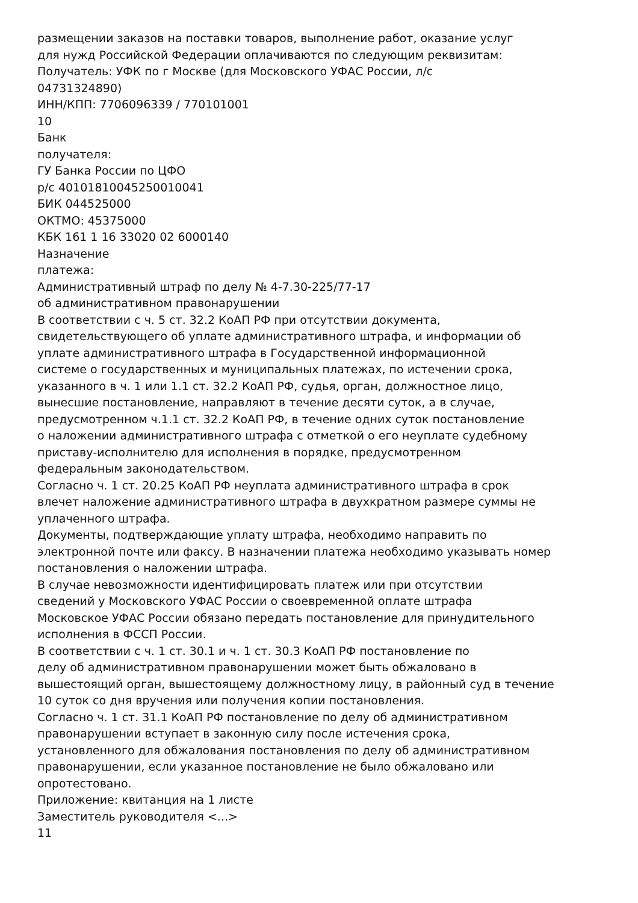размещении заказов на поставки товаров, выполнение работ, оказание услуг
для нужд Российской Федерации оплачиваются по следующим реквизитам:
Получатель: УФК по г Москве (для Московского УФАС России, л/с
04731324890)
ИНН/КПП: 7706096339 / 770101001
10
Банк
получателя:
ГУ Банка России по ЦФО
р/с 40101810045250010041
БИК 044525000
ОКТМО: 45375000
КБК 161 1 16 33020 02 6000140
Назначение
платежа:
Административный штраф по делу № 4-7.30-225/77-17
об административном правонарушении
В соответствии с ч. 5 ст. 32.2 КоАП РФ при отсутствии документа,
свидетельствующего об уплате административного штрафа, и информации об
уплате административного штрафа в Государственной информационной
системе о государственных и муниципальных платежах, по истечении срока,
указанного в ч. 1 или 1.1 ст. 32.2 КоАП РФ, судья, орган, должностное лицо,
вынесшие постановление, направляют в течение десяти суток, а в случае,
предусмотренном ч.1.1 ст. 32.2 КоАП РФ, в течение одних суток постановление
о наложении административного штрафа с отметкой о его неуплате судебному
приставу-исполнителю для исполнения в порядке, предусмотренном
федеральным законодательством.
Согласно ч. 1 ст. 20.25 КоАП РФ неуплата административного штрафа в срок
влечет наложение административного штрафа в двухкратном размере суммы не
уплаченного штрафа.
Документы, подтверждающие уплату штрафа, необходимо направить по
электронной почте или факсу. В назначении платежа необходимо указывать номер
постановления о наложении штрафа.
В случае невозможности идентифицировать платеж или при отсутствии
сведений у Московского УФАС России о своевременной оплате штрафа
Московское УФАС России обязано передать постановление для принудительного
исполнения в ФССП России.
В соответствии с ч. 1 ст. 30.1 и ч. 1 ст. 30.3 КоАП РФ постановление по
делу об административном правонарушении может быть обжаловано в
вышестоящий орган, вышестоящему должностному лицу, в районный суд в течение
10 суток со дня вручения или получения копии постановления.
Согласно ч. 1 ст. 31.1 КоАП РФ постановление по делу об административном
правонарушении вступает в законную силу после истечения срока,
установленного для обжалования постановления по делу об административном
правонарушении, если указанное постановление не было обжаловано или
опротестовано.
Приложение: квитанция на 1 листе
Заместитель руководителя <...>
11